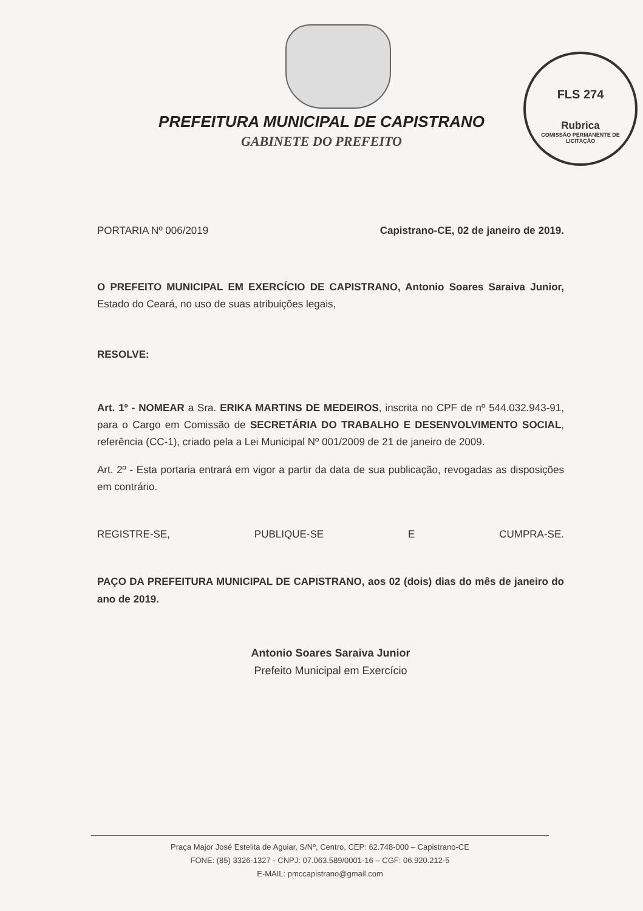FLS 274
Rubrica
COMISSÃO PERMANENTE DE LICITAÇÃO
PREFEITURA MUNICIPAL DE CAPISTRANO
GABINETE DO PREFEITO
PORTARIA Nº 006/2019 Capistrano-CE, 02 de janeiro de 2019.
O PREFEITO MUNICIPAL EM EXERCÍCIO DE CAPISTRANO, Antonio Soares Saraiva Junior, Estado do Ceará, no uso de suas atribuições legais,
RESOLVE:
Art. 1º - NOMEAR a Sra. ERIKA MARTINS DE MEDEIROS, inscrita no CPF de nº 544.032.943-91, para o Cargo em Comissão de SECRETÁRIA DO TRABALHO E DESENVOLVIMENTO SOCIAL, referência (CC-1), criado pela a Lei Municipal Nº 001/2009 de 21 de janeiro de 2009.
Art. 2º - Esta portaria entrará em vigor a partir da data de sua publicação, revogadas as disposições em contrário.
REGISTRE-SE, PUBLIQUE-SE E CUMPRA-SE.
PAÇO DA PREFEITURA MUNICIPAL DE CAPISTRANO, aos 02 (dois) dias do mês de janeiro do ano de 2019.
Antonio Soares Saraiva Junior
Prefeito Municipal em Exercício
Praça Major José Estelita de Aguiar, S/Nº, Centro, CEP: 62.748-000 – Capistrano-CE
FONE: (85) 3326-1327 - CNPJ: 07.063.589/0001-16 – CGF: 06.920.212-5
E-MAIL: pmccapistrano@gmail.com